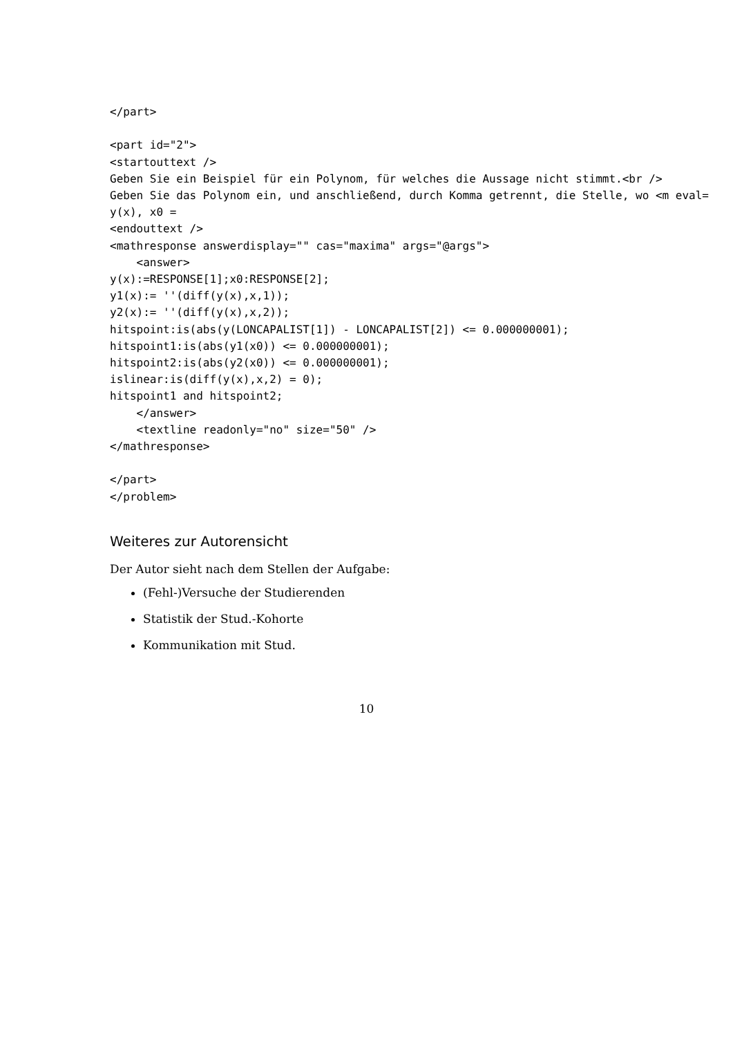</part>

<part id="2">
<startouttext />
Geben Sie ein Beispiel für ein Polynom, für welches die Aussage nicht stimmt.<br />
Geben Sie das Polynom ein, und anschließend, durch Komma getrennt, die Stelle, wo <m eval=
y(x), x0 =
<endouttext />
<mathresponse answerdisplay="" cas="maxima" args="@args">
    <answer>
y(x):=RESPONSE[1];x0:RESPONSE[2];
y1(x):= ''(diff(y(x),x,1));
y2(x):= ''(diff(y(x),x,2));
hitspoint:is(abs(y(LONCAPALIST[1]) - LONCAPALIST[2]) <= 0.000000001);
hitspoint1:is(abs(y1(x0)) <= 0.000000001);
hitspoint2:is(abs(y2(x0)) <= 0.000000001);
islinear:is(diff(y(x),x,2) = 0);
hitspoint1 and hitspoint2;
    </answer>
    <textline readonly="no" size="50" />
</mathresponse>

</part>
</problem>
Weiteres zur Autorensicht
Der Autor sieht nach dem Stellen der Aufgabe:
(Fehl-)Versuche der Studierenden
Statistik der Stud.-Kohorte
Kommunikation mit Stud.
10